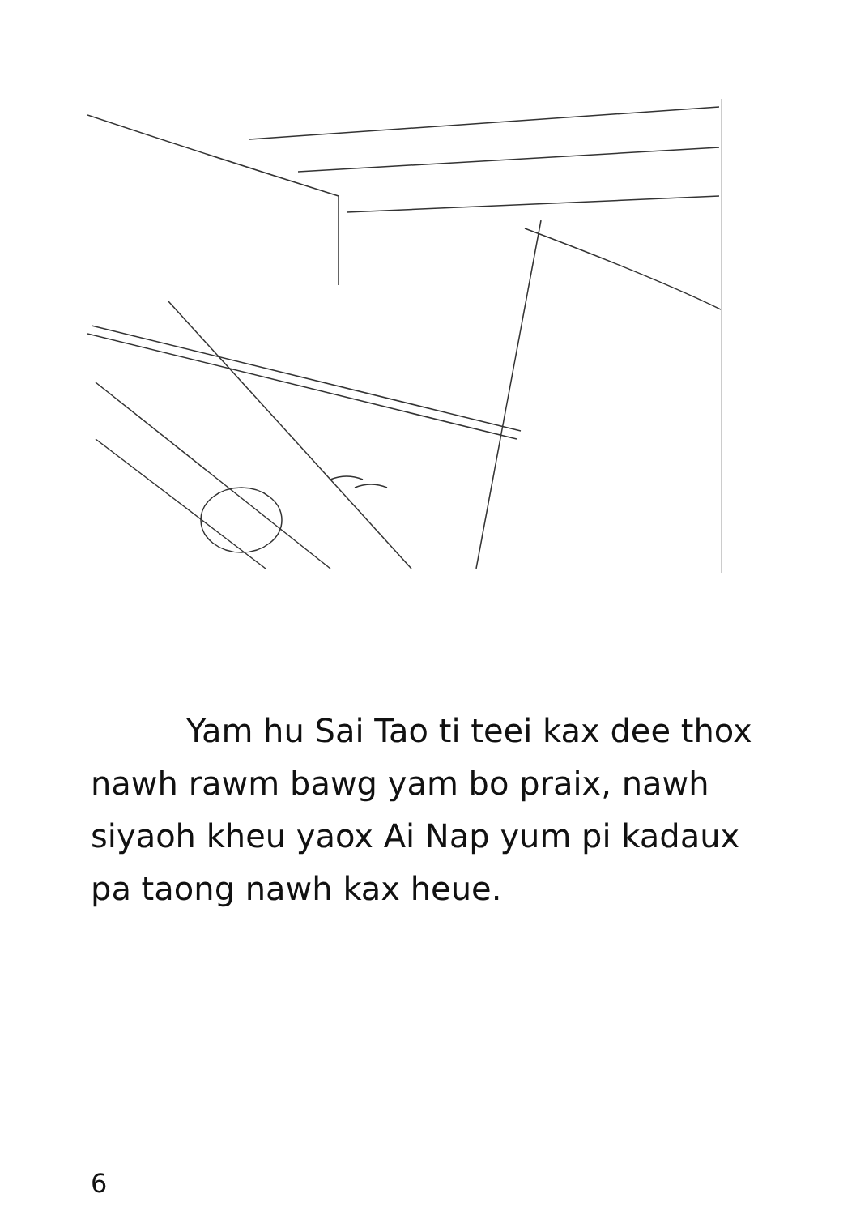Yam hu Sai Tao ti teei kax dee thox nawh rawm bawg yam bo praix, nawh siyaoh kheu yaox Ai Nap yum pi kadaux pa taong nawh kax heue.
6